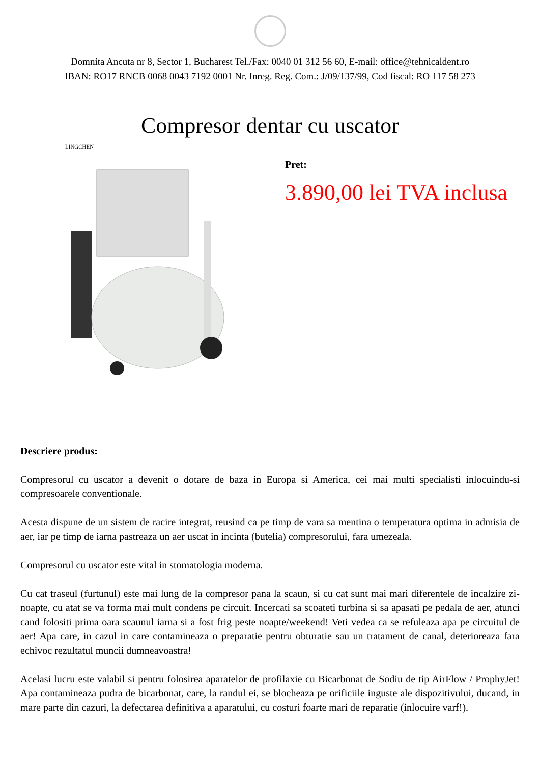Domnita Ancuta nr 8, Sector 1, Bucharest Tel./Fax: 0040 01 312 56 60, E-mail: office@tehnicaldent.ro
IBAN: RO17 RNCB 0068 0043 7192 0001 Nr. Inreg. Reg. Com.: J/09/137/99, Cod fiscal: RO 117 58 273
Compresor dentar cu uscator
LINGCHEN
Pret:
3.890,00 lei TVA inclusa
Descriere produs:
Compresorul cu uscator a devenit o dotare de baza in Europa si America, cei mai multi specialisti inlocuindu-si compresoarele conventionale.
Acesta dispune de un sistem de racire integrat, reusind ca pe timp de vara sa mentina o temperatura optima in admisia de aer, iar pe timp de iarna pastreaza un aer uscat in incinta (butelia) compresorului, fara umezeala.
Compresorul cu uscator este vital in stomatologia moderna.
Cu cat traseul (furtunul) este mai lung de la compresor pana la scaun, si cu cat sunt mai mari diferentele de incalzire zi-noapte, cu atat se va forma mai mult condens pe circuit. Incercati sa scoateti turbina si sa apasati pe pedala de aer, atunci cand folositi prima oara scaunul iarna si a fost frig peste noapte/weekend! Veti vedea ca se refuleaza apa pe circuitul de aer! Apa care, in cazul in care contamineaza o preparatie pentru obturatie sau un tratament de canal, deterioreaza fara echivoc rezultatul muncii dumneavoastra!
Acelasi lucru este valabil si pentru folosirea aparatelor de profilaxie cu Bicarbonat de Sodiu de tip AirFlow / ProphyJet! Apa contamineaza pudra de bicarbonat, care, la randul ei, se blocheaza pe orificiile inguste ale dispozitivului, ducand, in mare parte din cazuri, la defectarea definitiva a aparatului, cu costuri foarte mari de reparatie (inlocuire varf!).